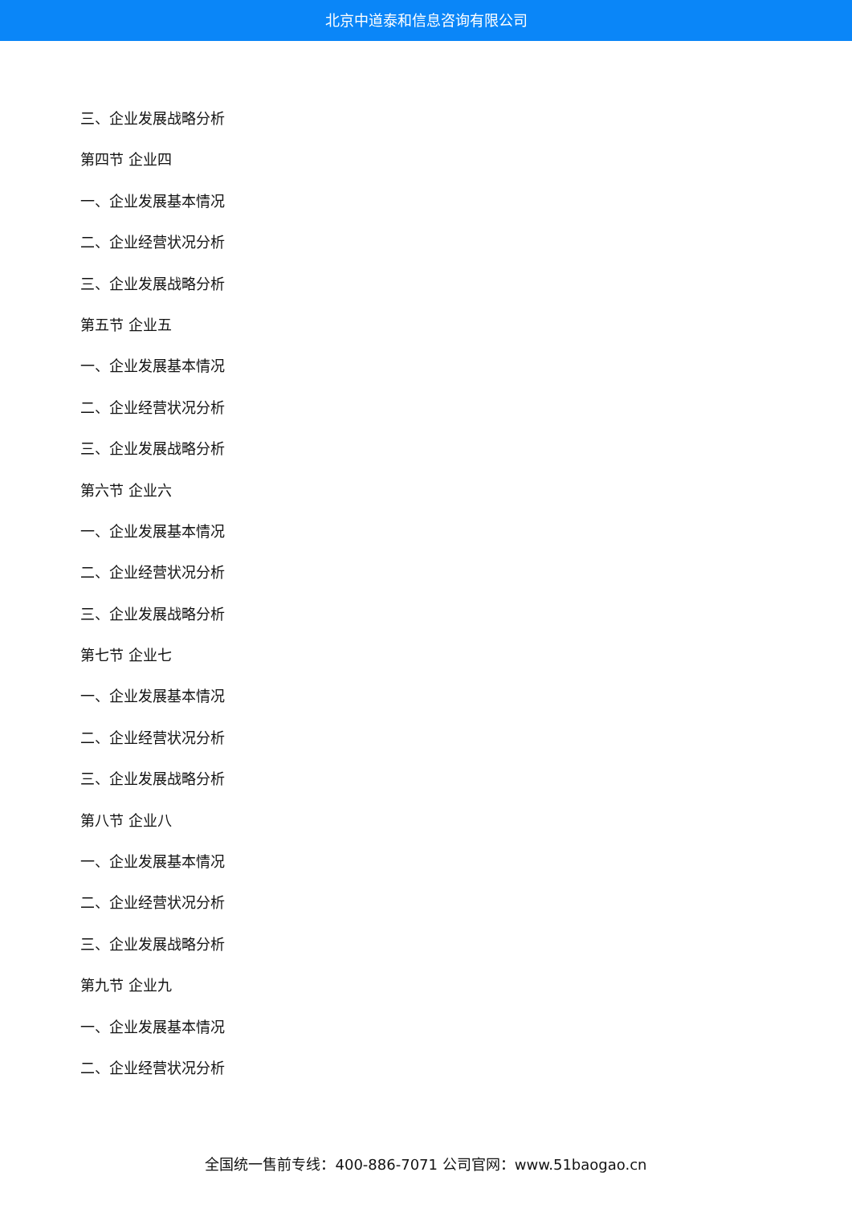北京中道泰和信息咨询有限公司
三、企业发展战略分析
第四节 企业四
一、企业发展基本情况
二、企业经营状况分析
三、企业发展战略分析
第五节 企业五
一、企业发展基本情况
二、企业经营状况分析
三、企业发展战略分析
第六节 企业六
一、企业发展基本情况
二、企业经营状况分析
三、企业发展战略分析
第七节 企业七
一、企业发展基本情况
二、企业经营状况分析
三、企业发展战略分析
第八节 企业八
一、企业发展基本情况
二、企业经营状况分析
三、企业发展战略分析
第九节 企业九
一、企业发展基本情况
二、企业经营状况分析
全国统一售前专线：400-886-7071 公司官网：www.51baogao.cn